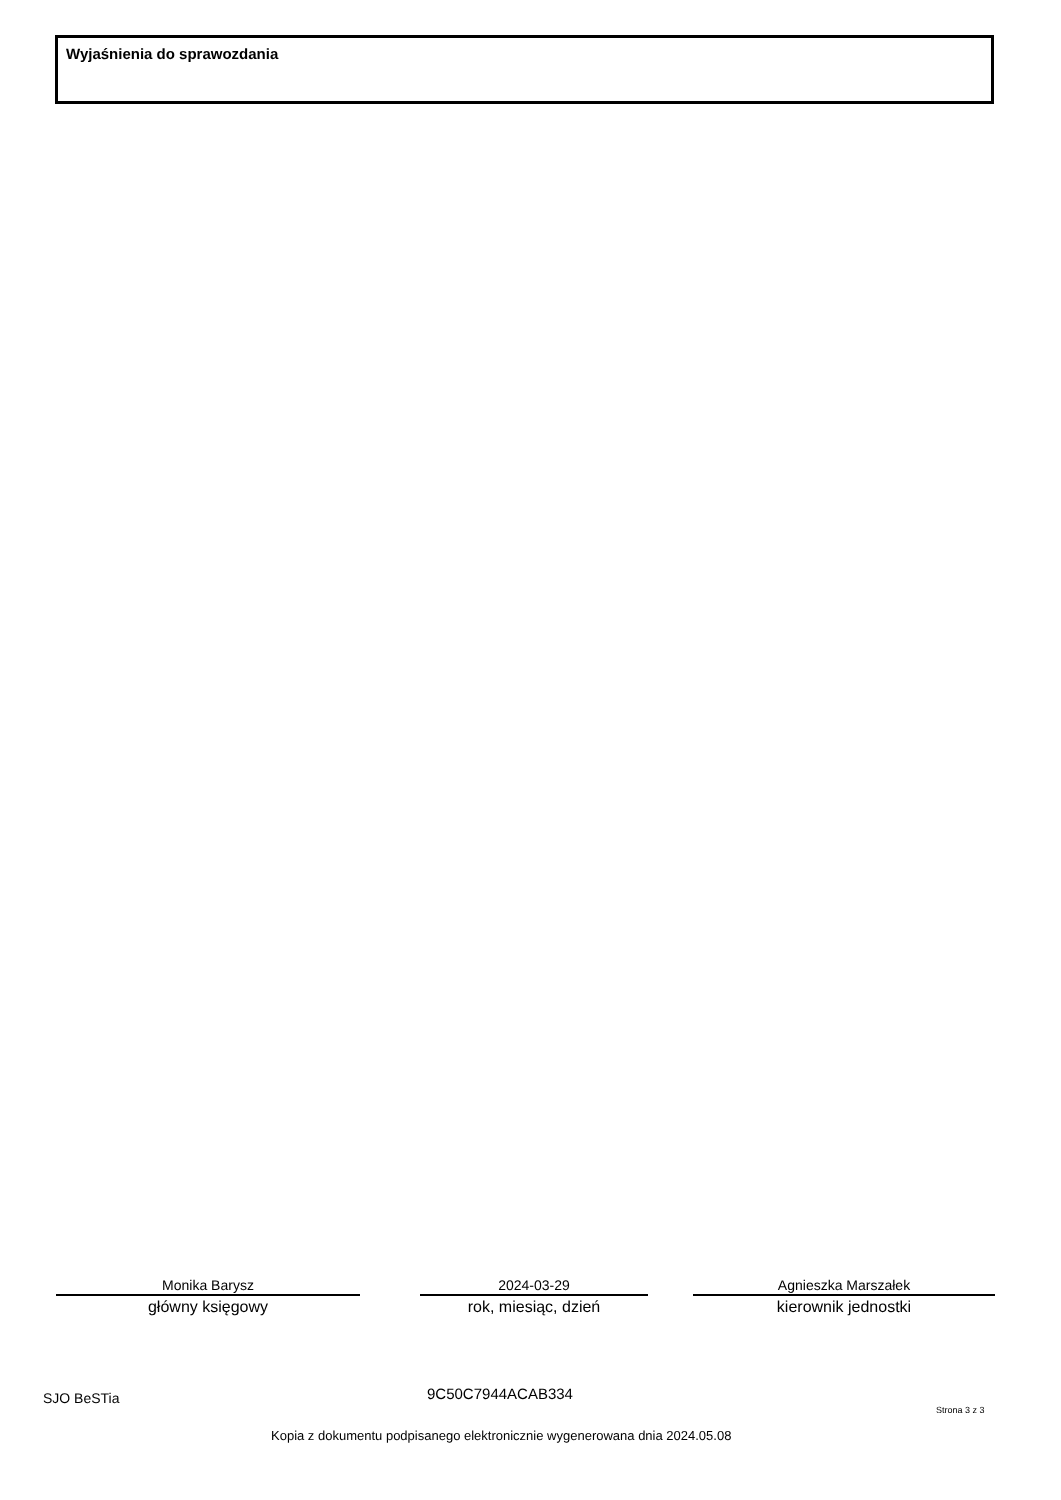Wyjaśnienia do sprawozdania
Monika Barysz
główny księgowy
2024-03-29
rok, miesiąc, dzień
Agnieszka Marszałek
kierownik jednostki
SJO BeSTia 9C50C7944ACAB334
Strona 3 z 3
Kopia z dokumentu podpisanego elektronicznie wygenerowana dnia 2024.05.08